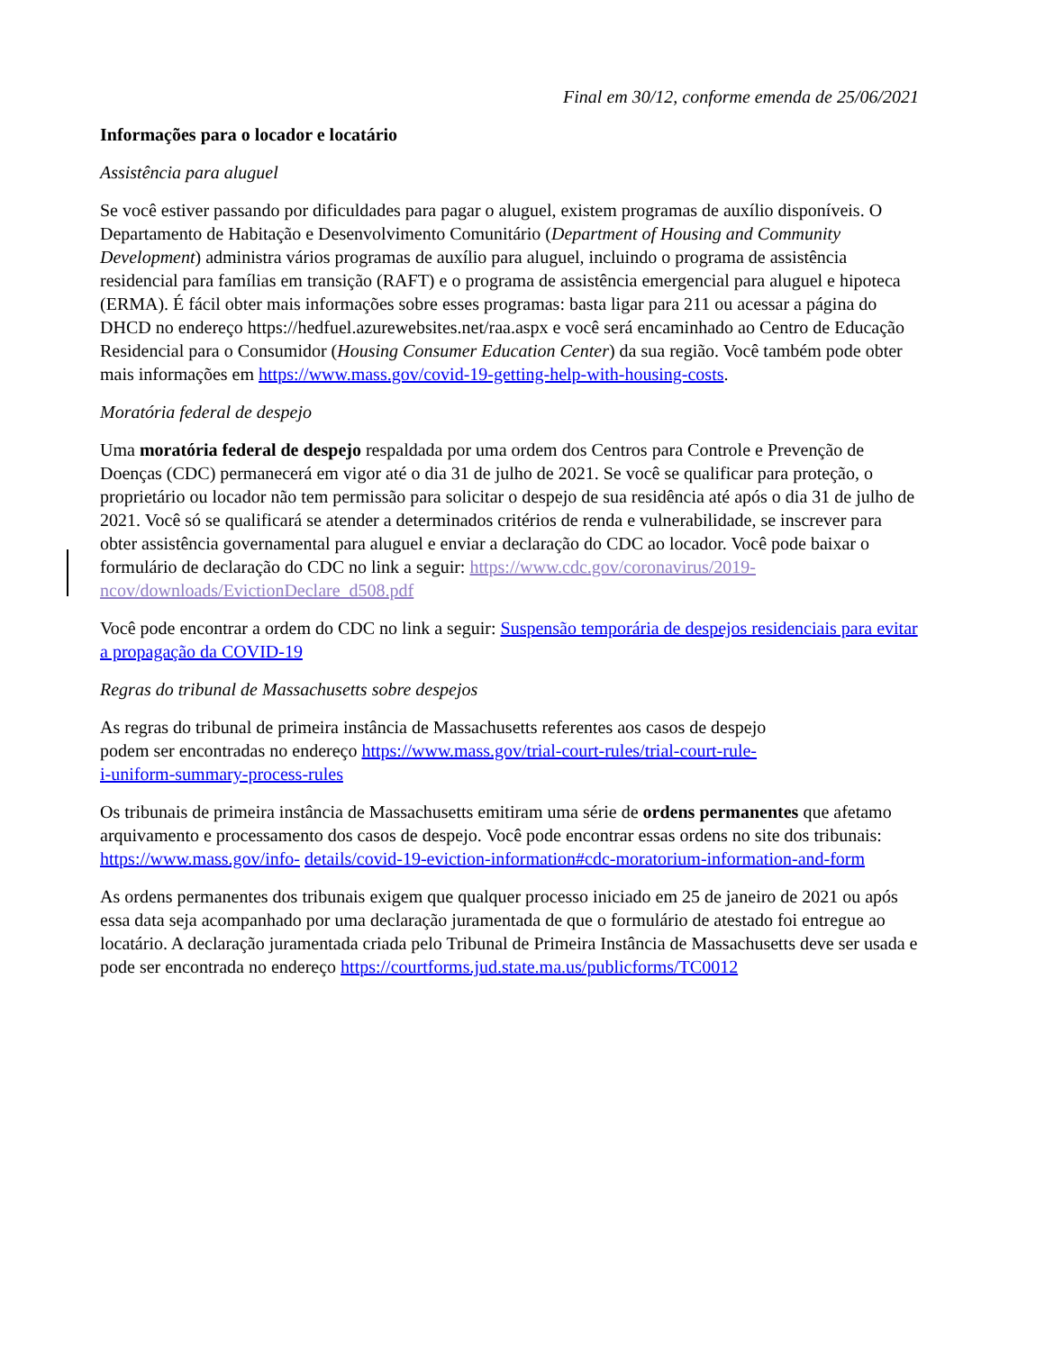Final em 30/12, conforme emenda de 25/06/2021
Informações para o locador e locatário
Assistência para aluguel
Se você estiver passando por dificuldades para pagar o aluguel, existem programas de auxílio disponíveis. O Departamento de Habitação e Desenvolvimento Comunitário (Department of Housing and Community Development) administra vários programas de auxílio para aluguel, incluindo o programa de assistência residencial para famílias em transição (RAFT) e o programa de assistência emergencial para aluguel e hipoteca (ERMA). É fácil obter mais informações sobre esses programas: basta ligar para 211 ou acessar a página do DHCD no endereço https://hedfuel.azurewebsites.net/raa.aspx e você será encaminhado ao Centro de Educação Residencial para o Consumidor (Housing Consumer Education Center) da sua região. Você também pode obter mais informações em https://www.mass.gov/covid-19-getting-help-with-housing-costs.
Moratória federal de despejo
Uma moratória federal de despejo respaldada por uma ordem dos Centros para Controle e Prevenção de Doenças (CDC) permanecerá em vigor até o dia 31 de julho de 2021. Se você se qualificar para proteção, o proprietário ou locador não tem permissão para solicitar o despejo de sua residência até após o dia 31 de julho de 2021. Você só se qualificará se atender a determinados critérios de renda e vulnerabilidade, se inscrever para obter assistência governamental para aluguel e enviar a declaração do CDC ao locador. Você pode baixar o formulário de declaração do CDC no link a seguir: https://www.cdc.gov/coronavirus/2019-ncov/downloads/EvictionDeclare_d508.pdf
Você pode encontrar a ordem do CDC no link a seguir: Suspensão temporária de despejos residenciais para evitar a propagação da COVID-19
Regras do tribunal de Massachusetts sobre despejos
As regras do tribunal de primeira instância de Massachusetts referentes aos casos de despejo podem ser encontradas no endereço https://www.mass.gov/trial-court-rules/trial-court-rule-i-uniform-summary-process-rules
Os tribunais de primeira instância de Massachusetts emitiram uma série de ordens permanentes que afetamo arquivamento e processamento dos casos de despejo. Você pode encontrar essas ordens no site dos tribunais: https://www.mass.gov/info- details/covid-19-eviction-information#cdc-moratorium-information-and-form
As ordens permanentes dos tribunais exigem que qualquer processo iniciado em 25 de janeiro de 2021 ou após essa data seja acompanhado por uma declaração juramentada de que o formulário de atestado foi entregue ao locatário. A declaração juramentada criada pelo Tribunal de Primeira Instância de Massachusetts deve ser usada e pode ser encontrada no endereço https://courtforms.jud.state.ma.us/publicforms/TC0012